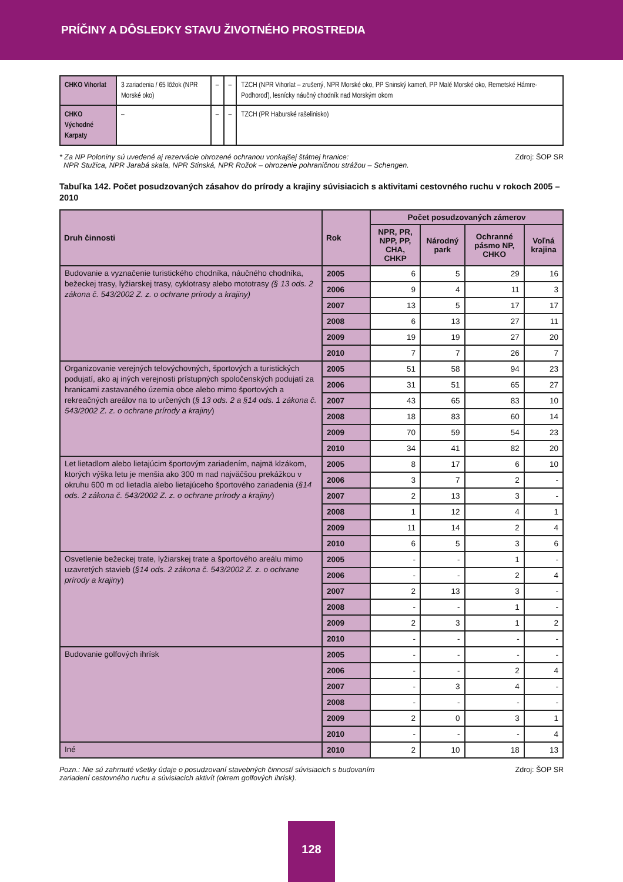PRÍČINY A DÔSLEDKY STAVU ŽIVOTNÉHO PROSTREDIA
| CHKO Vihorlat | 3 zariadenia / 65 lôžok (NPR Morské oko) | – | – | TZCH (NPR Vihorlat – zrušený, NPR Morské oko, PP Sninský kameň, PP Malé Morské oko, Remetské Hámre- Podhoroď), lesnícky náučný chodník nad Morským okom |
| CHKO Východné Karpaty | – | – | – | TZCH (PR Haburské rašelinisko) |
* Za NP Poloniny sú uvedené aj rezervácie ohrozené ochranou vonkajšej štátnej hranice:
NPR Stužica, NPR Jarabá skala, NPR Stinská, NPR Rožok – ohrozenie pohraničnou strážou – Schengen.
Zdroj: ŠOP SR
Tabuľka 142. Počet posudzovaných zásahov do prírody a krajiny súvisiacich s aktivitami cestovného ruchu v rokoch 2005 – 2010
| Druh činnosti | Rok | Počet posudzovaných zámerov | | | |
| --- | --- | --- | --- | --- | --- |
| | | NPR, PR, NPP, PP, CHA, CHKP | Národný park | Ochranné pásmo NP, CHKO | Voľná krajina |
| Budovanie a vyznačenie turistického chodníka, náučného chodníka, bežeckej trasy, lyžiarskej trasy, cyklotrasy alebo mototrasy (§ 13 ods. 2 zákona č. 543/2002 Z. z. o ochrane prírody a krajiny) | 2005 | 6 | 5 | 29 | 16 |
| | 2006 | 9 | 4 | 11 | 3 |
| | 2007 | 13 | 5 | 17 | 17 |
| | 2008 | 6 | 13 | 27 | 11 |
| | 2009 | 19 | 19 | 27 | 20 |
| | 2010 | 7 | 7 | 26 | 7 |
| Organizovanie verejných telovýchovných, športových a turistických podujatí, ako aj iných verejnosti prístupných spoločenských podujatí za hranicami zastavaného územia obce alebo mimo športových a rekreačných areálov na to určených ( § 13 ods. 2 a §14 ods. 1 zákona č. 543/2002 Z. z. o ochrane prírody a krajiny ) | 2005 | 51 | 58 | 94 | 23 |
| | 2006 | 31 | 51 | 65 | 27 |
| | 2007 | 43 | 65 | 83 | 10 |
| | 2008 | 18 | 83 | 60 | 14 |
| | 2009 | 70 | 59 | 54 | 23 |
| | 2010 | 34 | 41 | 82 | 20 |
| Let lietadlom alebo lietajúcim športovým zariadením, najmä klzákom, ktorých výška letu je menšia ako 300 m nad najväčšou prekážkou v okruhu 600 m od lietadla alebo lietajúceho športového zariadenia ( §14 ods. 2 zákona č. 543/2002 Z. z. o ochrane prírody a krajiny ) | 2005 | 8 | 17 | 6 | 10 |
| | 2006 | 3 | 7 | 2 | - |
| | 2007 | 2 | 13 | 3 | - |
| | 2008 | 1 | 12 | 4 | 1 |
| | 2009 | 11 | 14 | 2 | 4 |
| | 2010 | 6 | 5 | 3 | 6 |
| Osvetlenie bežeckej trate, lyžiarskej trate a športového areálu mimo uzavretých stavieb ( §14 ods. 2 zákona č. 543/2002 Z. z. o ochrane prírody a krajiny ) | 2005 | - | - | 1 | - |
| | 2006 | - | - | 2 | 4 |
| | 2007 | 2 | 13 | 3 | - |
| | 2008 | - | - | 1 | - |
| | 2009 | 2 | 3 | 1 | 2 |
| | 2010 | - | - | - | - |
| Budovanie golfových ihrísk | 2005 | - | - | - | - |
| | 2006 | - | - | 2 | 4 |
| | 2007 | - | 3 | 4 | - |
| | 2008 | - | - | - | - |
| | 2009 | 2 | 0 | 3 | 1 |
| | 2010 | - | - | - | 4 |
| Iné | 2010 | 2 | 10 | 18 | 13 |
Pozn.: Nie sú zahrnuté všetky údaje o posudzovaní stavebných činností súvisiacich s budovaním
zariadení cestovného ruchu a súvisiacich aktivít (okrem golfových ihrísk).
Zdroj: ŠOP SR
128